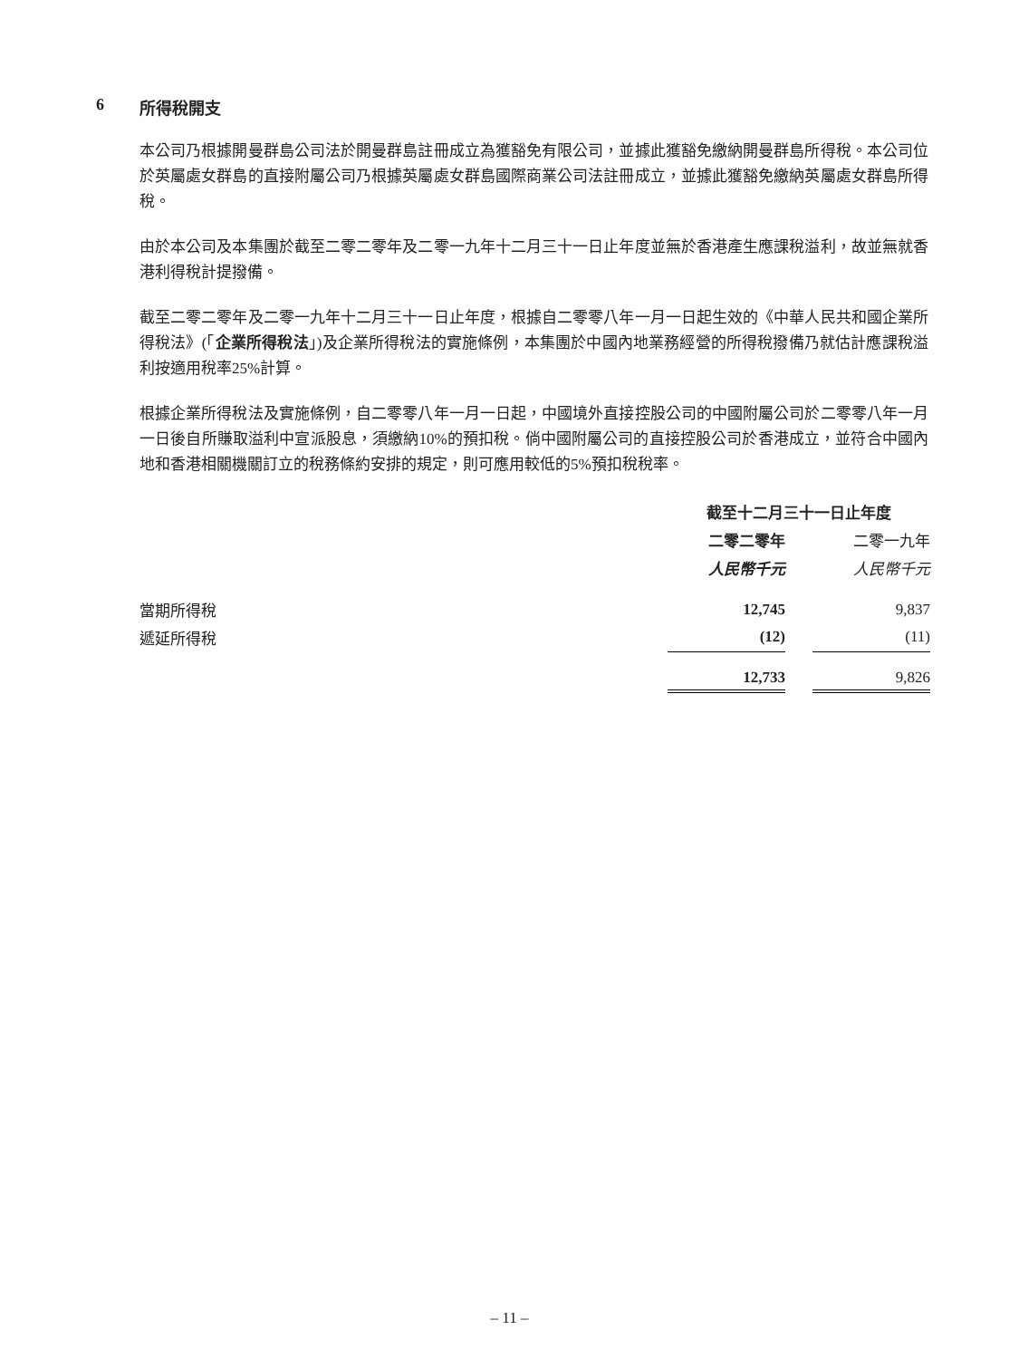6 所得稅開支
本公司乃根據開曼群島公司法於開曼群島註冊成立為獲豁免有限公司，並據此獲豁免繳納開曼群島所得稅。本公司位於英屬處女群島的直接附屬公司乃根據英屬處女群島國際商業公司法註冊成立，並據此獲豁免繳納英屬處女群島所得稅。
由於本公司及本集團於截至二零二零年及二零一九年十二月三十一日止年度並無於香港產生應課稅溢利，故並無就香港利得稅計提撥備。
截至二零二零年及二零一九年十二月三十一日止年度，根據自二零零八年一月一日起生效的《中華人民共和國企業所得稅法》(「企業所得稅法」)及企業所得稅法的實施條例，本集團於中國內地業務經營的所得稅撥備乃就估計應課稅溢利按適用稅率25%計算。
根據企業所得稅法及實施條例，自二零零八年一月一日起，中國境外直接控股公司的中國附屬公司於二零零八年一月一日後自所賺取溢利中宣派股息，須繳納10%的預扣稅。倘中國附屬公司的直接控股公司於香港成立，並符合中國內地和香港相關機關訂立的稅務條約安排的規定，則可應用較低的5%預扣稅稅率。
| | 截至十二月三十一日止年度 | | |
| --- | --- | --- | --- |
| | 二零二零年 | | 二零一九年 |
| | 人民幣千元 | | 人民幣千元 |
| 當期所得稅 | 12,745 | | 9,837 |
| 遞延所得稅 | (12) | | (11) |
| | 12,733 | | 9,826 |
– 11 –